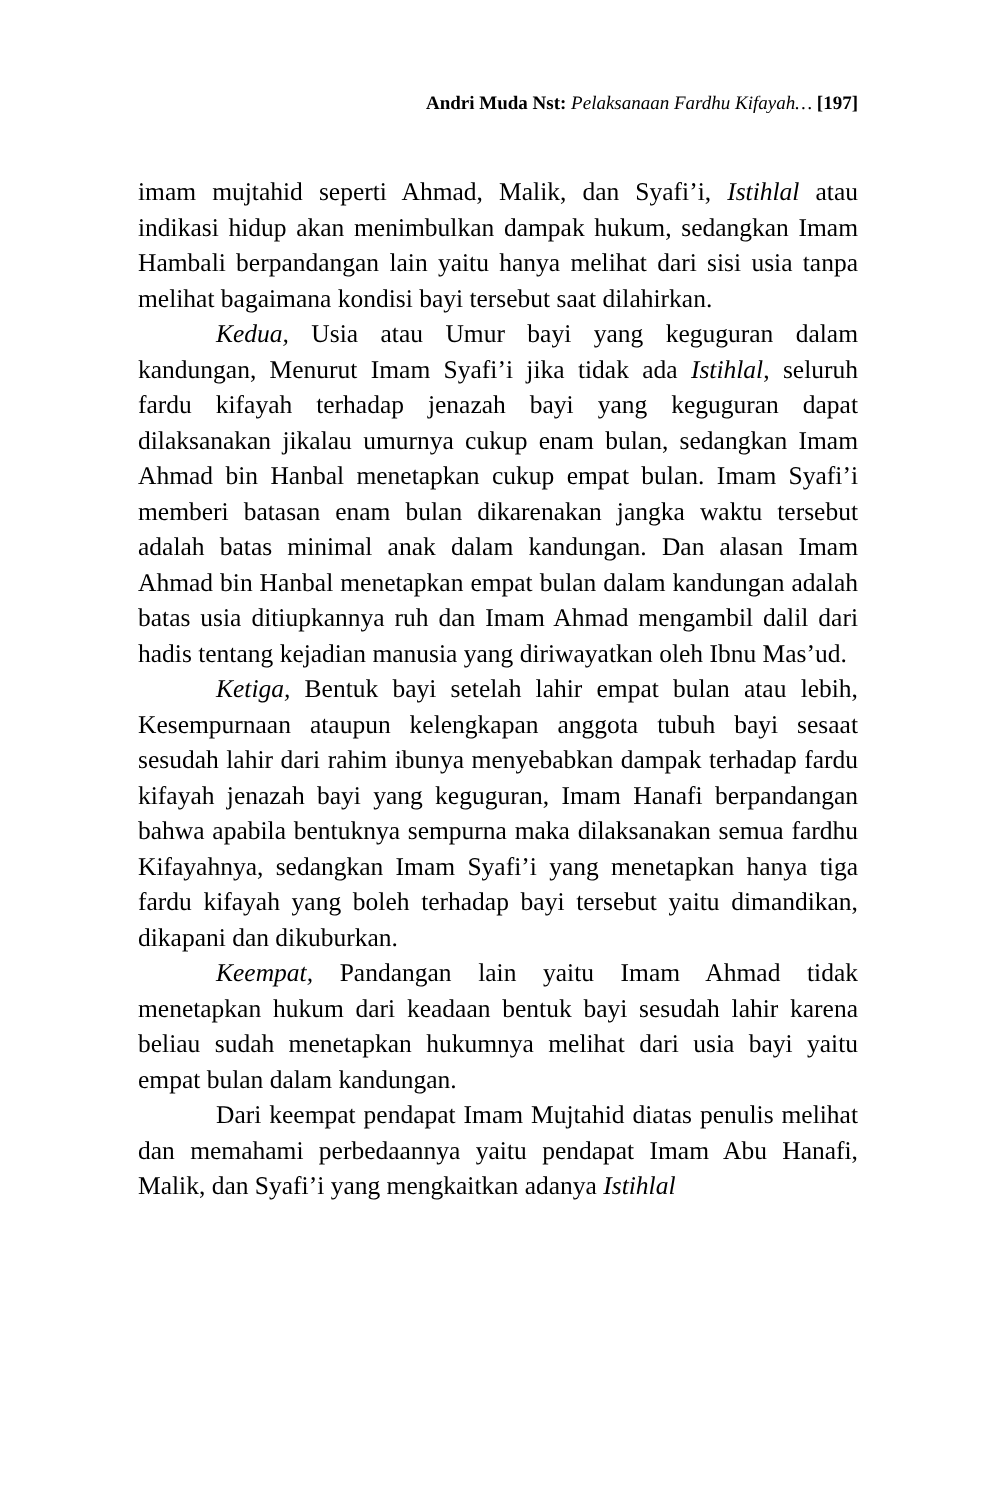Andri Muda Nst: Pelaksanaan Fardhu Kifayah… [197]
imam mujtahid seperti Ahmad, Malik, dan Syafi’i, Istihlal atau indikasi hidup akan menimbulkan dampak hukum, sedangkan Imam Hambali berpandangan lain yaitu hanya melihat dari sisi usia tanpa melihat bagaimana kondisi bayi tersebut saat dilahirkan.
Kedua, Usia atau Umur bayi yang keguguran dalam kandungan, Menurut Imam Syafi’i jika tidak ada Istihlal, seluruh fardu kifayah terhadap jenazah bayi yang keguguran dapat dilaksanakan jikalau umurnya cukup enam bulan, sedangkan Imam Ahmad bin Hanbal menetapkan cukup empat bulan. Imam Syafi’i memberi batasan enam bulan dikarenakan jangka waktu tersebut adalah batas minimal anak dalam kandungan. Dan alasan Imam Ahmad bin Hanbal menetapkan empat bulan dalam kandungan adalah batas usia ditiupkannya ruh dan Imam Ahmad mengambil dalil dari hadis tentang kejadian manusia yang diriwayatkan oleh Ibnu Mas’ud.
Ketiga, Bentuk bayi setelah lahir empat bulan atau lebih, Kesempurnaan ataupun kelengkapan anggota tubuh bayi sesaat sesudah lahir dari rahim ibunya menyebabkan dampak terhadap fardu kifayah jenazah bayi yang keguguran, Imam Hanafi berpandangan bahwa apabila bentuknya sempurna maka dilaksanakan semua fardhu Kifayahnya, sedangkan Imam Syafi’i yang menetapkan hanya tiga fardu kifayah yang boleh terhadap bayi tersebut yaitu dimandikan, dikapani dan dikuburkan.
Keempat, Pandangan lain yaitu Imam Ahmad tidak menetapkan hukum dari keadaan bentuk bayi sesudah lahir karena beliau sudah menetapkan hukumnya melihat dari usia bayi yaitu empat bulan dalam kandungan.
Dari keempat pendapat Imam Mujtahid diatas penulis melihat dan memahami perbedaannya yaitu pendapat Imam Abu Hanafi, Malik, dan Syafi’i yang mengkaitkan adanya Istihlal